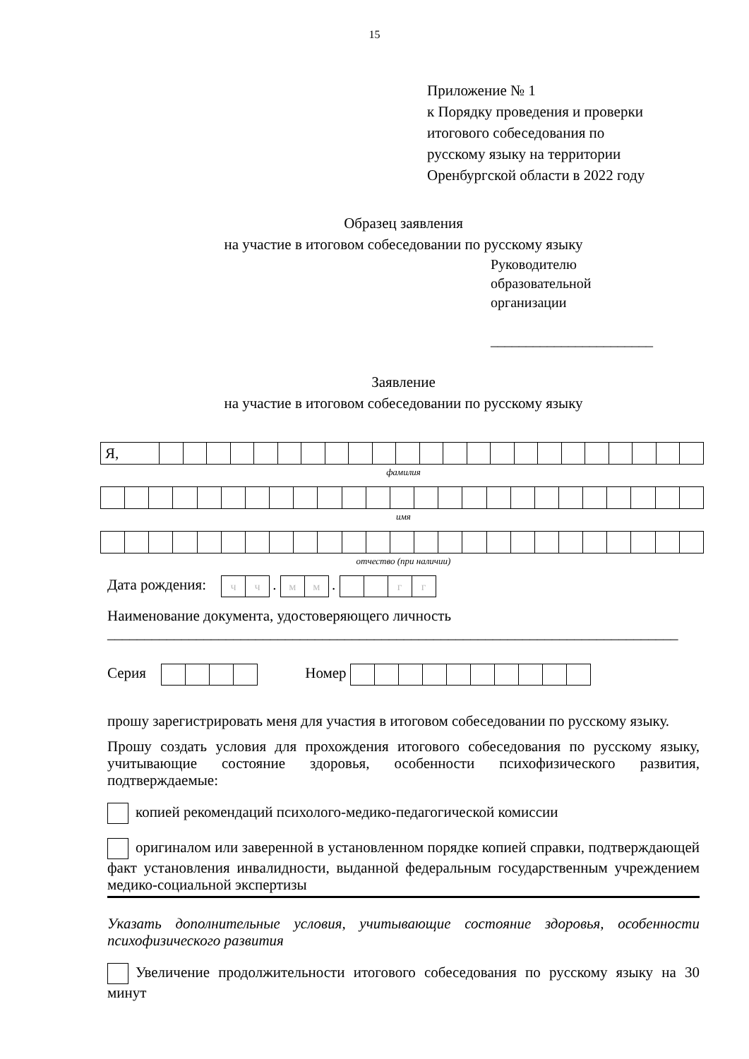15
Приложение № 1
к Порядку проведения и проверки
итогового собеседования по
русскому языку на территории
Оренбургской области в 2022 году
Образец заявления
на участие в итоговом собеседовании по русскому языку
Руководителю
образовательной
организации
_______________________
Заявление
на участие в итоговом собеседовании по русскому языку
| Я, | | | | | | | | | | | | | | | | | | | | | | | |
фамилия
имя
отчество (при наличии)
Дата рождения: ч ч . м м . гг
Наименование документа, удостоверяющего личность
_____________________________________________________________________________
Серия Номер
прошу зарегистрировать меня для участия в итоговом собеседовании по русскому языку.
Прошу создать условия для прохождения итогового собеседования по русскому языку, учитывающие состояние здоровья, особенности психофизического развития, подтверждаемые:
копией рекомендаций психолого-медико-педагогической комиссии
оригиналом или заверенной в установленном порядке копией справки, подтверждающей факт установления инвалидности, выданной федеральным государственным учреждением медико-социальной экспертизы
Указать дополнительные условия, учитывающие состояние здоровья, особенности психофизического развития
Увеличение продолжительности итогового собеседования по русскому языку на 30 минут